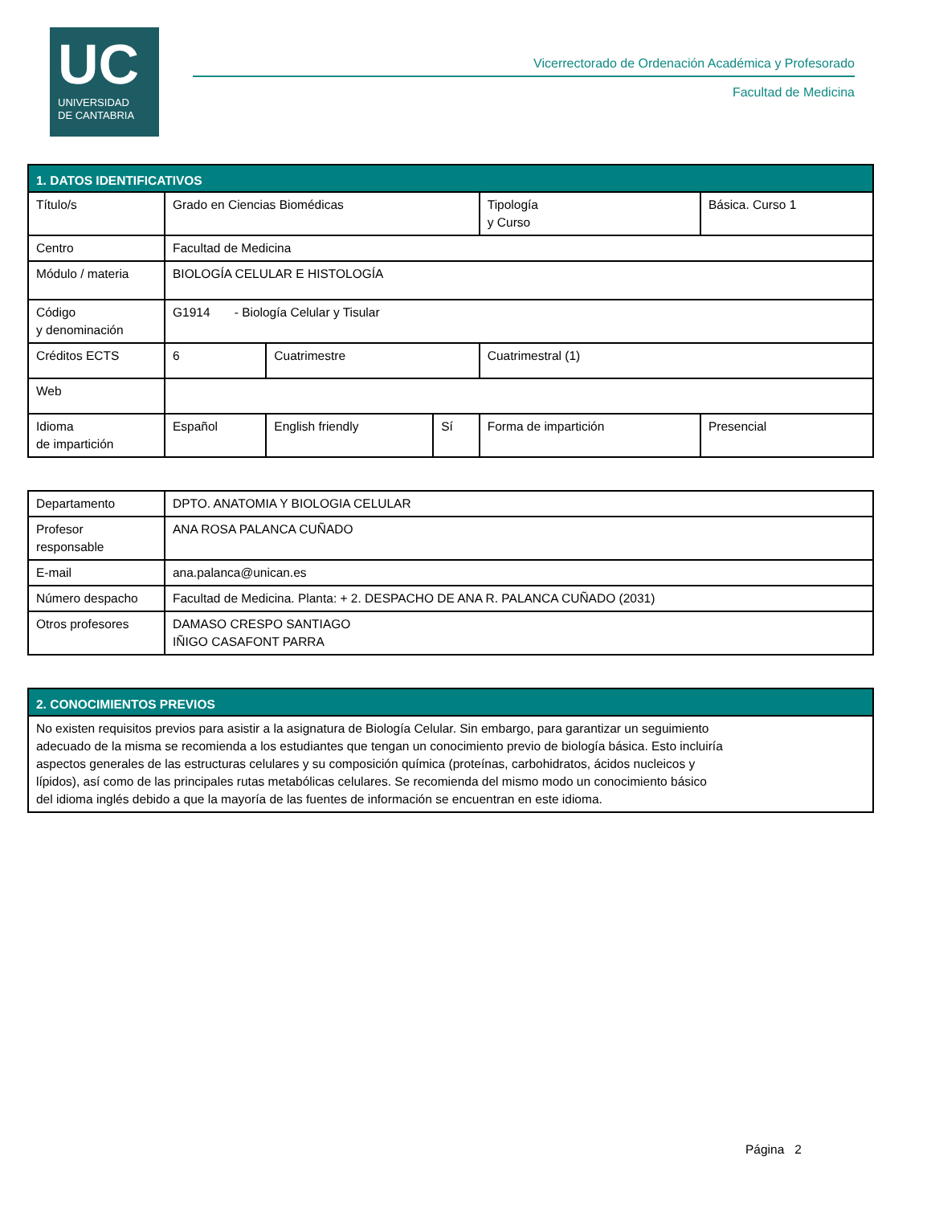UC
UNIVERSIDAD
DE CANTABRIA
Vicerrectorado de Ordenación Académica y Profesorado
Facultad de Medicina
| 1. DATOS IDENTIFICATIVOS | | | | | | |
| --- | --- | --- | --- | --- | --- | --- |
| Título/s | Grado en Ciencias Biomédicas | | | | Tipología y Curso | Básica. Curso 1 |
| Centro | Facultad de Medicina | | | | | |
| Módulo / materia | BIOLOGÍA CELULAR E HISTOLOGÍA | | | | | |
| Código y denominación | G1914 - Biología Celular y Tisular | | | | | |
| Créditos ECTS | 6 | Cuatrimestre | | Cuatrimestral (1) | | |
| Web | | | | | | |
| Idioma de impartición | Español | English friendly | Sí | Forma de impartición | | Presencial |
| Departamento | DPTO. ANATOMIA Y BIOLOGIA CELULAR |
| Profesor responsable | ANA ROSA PALANCA CUÑADO |
| E-mail | ana.palanca@unican.es |
| Número despacho | Facultad de Medicina. Planta: + 2. DESPACHO DE ANA R. PALANCA CUÑADO (2031) |
| Otros profesores | DAMASO CRESPO SANTIAGO IÑIGO CASAFONT PARRA |
| 2. CONOCIMIENTOS PREVIOS |
| --- |
| No existen requisitos previos para asistir a la asignatura de Biología Celular. Sin embargo, para garantizar un seguimiento adecuado de la misma se recomienda a los estudiantes que tengan un conocimiento previo de biología básica. Esto incluiría aspectos generales de las estructuras celulares y su composición química (proteínas, carbohidratos, ácidos nucleicos y lípidos), así como de las principales rutas metabólicas celulares. Se recomienda del mismo modo un conocimiento básico del idioma inglés debido a que la mayoría de las fuentes de información se encuentran en este idioma. |
Página 2